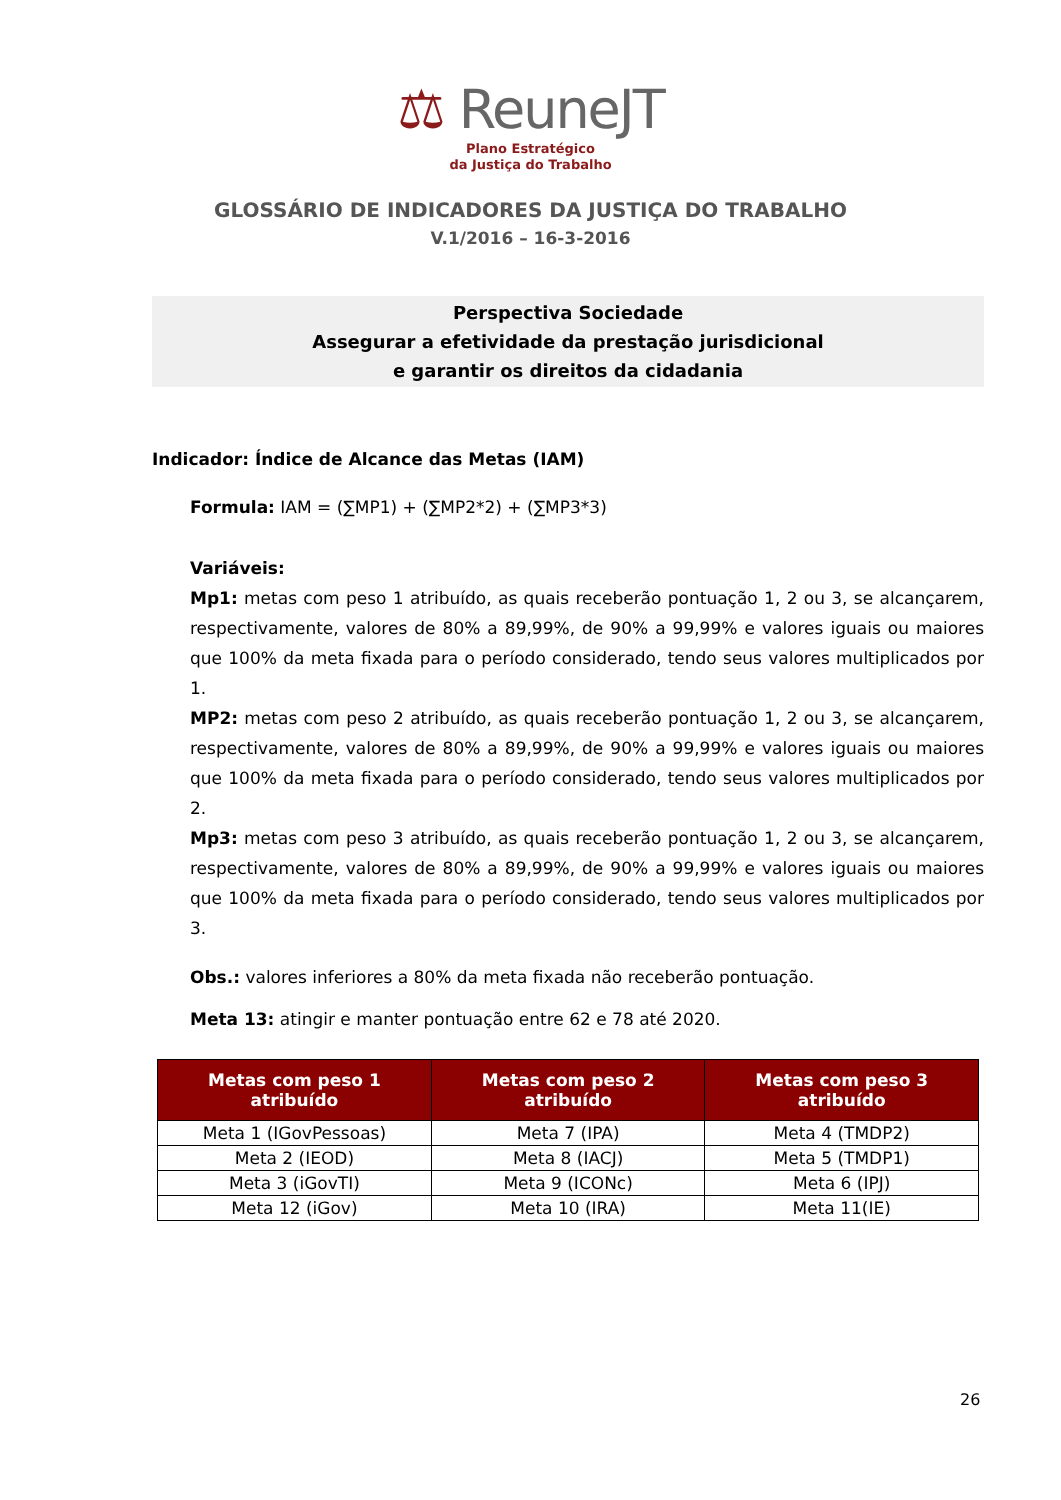⚖ ReuneJT
Plano Estratégico
da Justiça do Trabalho
GLOSSÁRIO DE INDICADORES DA JUSTIÇA DO TRABALHO
V.1/2016 – 16-3-2016
Perspectiva Sociedade
Assegurar a efetividade da prestação jurisdicional
e garantir os direitos da cidadania
Indicador: Índice de Alcance das Metas (IAM)
Formula: IAM = (∑MP1) + (∑MP2*2) + (∑MP3*3)
Variáveis:
Mp1: metas com peso 1 atribuído, as quais receberão pontuação 1, 2 ou 3, se alcançarem, respectivamente, valores de 80% a 89,99%, de 90% a 99,99% e valores iguais ou maiores que 100% da meta fixada para o período considerado, tendo seus valores multiplicados por 1.
MP2: metas com peso 2 atribuído, as quais receberão pontuação 1, 2 ou 3, se alcançarem, respectivamente, valores de 80% a 89,99%, de 90% a 99,99% e valores iguais ou maiores que 100% da meta fixada para o período considerado, tendo seus valores multiplicados por 2.
Mp3: metas com peso 3 atribuído, as quais receberão pontuação 1, 2 ou 3, se alcançarem, respectivamente, valores de 80% a 89,99%, de 90% a 99,99% e valores iguais ou maiores que 100% da meta fixada para o período considerado, tendo seus valores multiplicados por 3.
Obs.: valores inferiores a 80% da meta fixada não receberão pontuação.
Meta 13: atingir e manter pontuação entre 62 e 78 até 2020.
| Metas com peso 1 atribuído | Metas com peso 2 atribuído | Metas com peso 3 atribuído |
| --- | --- | --- |
| Meta 1 (IGovPessoas) | Meta 7 (IPA) | Meta 4 (TMDP2) |
| Meta 2 (IEOD) | Meta 8 (IACJ) | Meta 5 (TMDP1) |
| Meta 3 (iGovTI) | Meta 9 (ICONc) | Meta 6 (IPJ) |
| Meta 12 (iGov) | Meta 10 (IRA) | Meta 11(IE) |
26